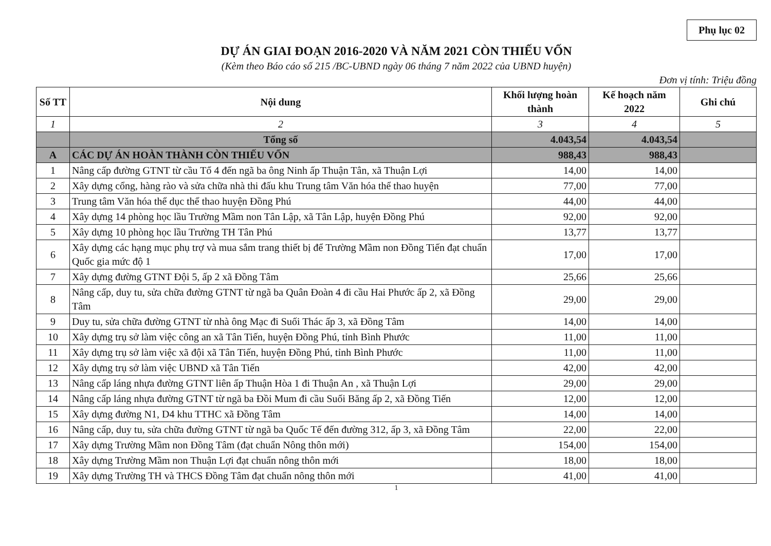Phụ lục 02
DỰ ÁN GIAI ĐOẠN 2016-2020 VÀ NĂM 2021 CÒN THIẾU VỐN
(Kèm theo Báo cáo số 215 /BC-UBND ngày 06 tháng 7 năm 2022 của UBND huyện)
Đơn vị tính: Triệu đồng
| Số TT | Nội dung | Khối lượng hoàn thành | Kế hoạch năm 2022 | Ghi chú |
| --- | --- | --- | --- | --- |
| 1 | 2 | 3 | 4 | 5 |
| | Tổng số | 4.043,54 | 4.043,54 | |
| A | CÁC DỰ ÁN HOÀN THÀNH CÒN THIẾU VỐN | 988,43 | 988,43 | |
| 1 | Nâng cấp đường GTNT từ cầu Tổ 4 đến ngã ba ông Ninh ấp Thuận Tân, xã Thuận Lợi | 14,00 | 14,00 | |
| 2 | Xây dựng cổng, hàng rào và sửa chữa nhà thi đấu khu Trung tâm Văn hóa thể thao huyện | 77,00 | 77,00 | |
| 3 | Trung tâm Văn hóa thể dục thể thao huyện Đồng Phú | 44,00 | 44,00 | |
| 4 | Xây dựng 14 phòng học lầu Trường Mầm non Tân Lập, xã Tân Lập, huyện Đồng Phú | 92,00 | 92,00 | |
| 5 | Xây dựng 10 phòng học lầu Trường TH Tân Phú | 13,77 | 13,77 | |
| 6 | Xây dựng các hạng mục phụ trợ và mua sắm trang thiết bị để Trường Mầm non Đồng Tiến đạt chuẩn Quốc gia mức độ 1 | 17,00 | 17,00 | |
| 7 | Xây dựng đường GTNT Đội 5, ấp 2 xã Đồng Tâm | 25,66 | 25,66 | |
| 8 | Nâng cấp, duy tu, sửa chữa đường GTNT từ ngã ba Quân Đoàn 4 đi cầu Hai Phước ấp 2, xã Đồng Tâm | 29,00 | 29,00 | |
| 9 | Duy tu, sửa chữa đường GTNT từ nhà ông Mạc đi Suối Thác ấp 3, xã Đồng Tâm | 14,00 | 14,00 | |
| 10 | Xây dựng trụ sở làm việc công an xã Tân Tiến, huyện Đồng Phú, tỉnh Bình Phước | 11,00 | 11,00 | |
| 11 | Xây dựng trụ sở làm việc xã đội xã Tân Tiến, huyện Đồng Phú, tỉnh Bình Phước | 11,00 | 11,00 | |
| 12 | Xây dựng trụ sở làm việc UBND xã Tân Tiến | 42,00 | 42,00 | |
| 13 | Nâng cấp láng nhựa đường GTNT liên ấp Thuận Hòa 1 đi Thuận An , xã Thuận Lợi | 29,00 | 29,00 | |
| 14 | Nâng cấp láng nhựa đường GTNT từ ngã ba Đồi Mum đi cầu Suối Băng ấp 2, xã Đồng Tiến | 12,00 | 12,00 | |
| 15 | Xây dựng đường N1, D4 khu TTHC xã Đồng Tâm | 14,00 | 14,00 | |
| 16 | Nâng cấp, duy tu, sửa chữa đường GTNT từ ngã ba Quốc Tế đến đường 312, ấp 3, xã Đồng Tâm | 22,00 | 22,00 | |
| 17 | Xây dựng Trường Mầm non Đồng Tâm (đạt chuẩn Nông thôn mới) | 154,00 | 154,00 | |
| 18 | Xây dựng Trường Mầm non Thuận Lợi đạt chuẩn nông thôn mới | 18,00 | 18,00 | |
| 19 | Xây dựng Trường TH và THCS Đồng Tâm đạt chuẩn nông thôn mới | 41,00 | 41,00 | |
1